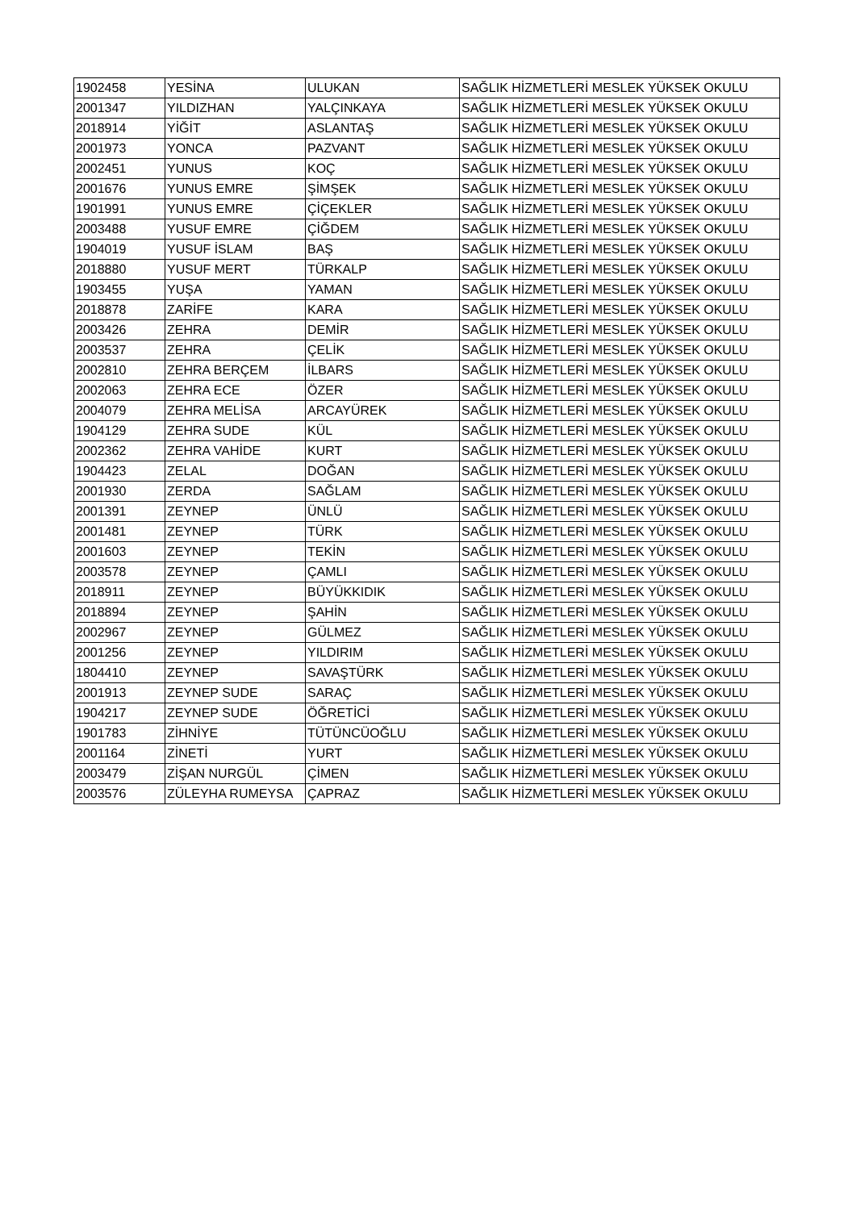| 1902458 | YESİNA | ULUKAN | SAĞLIK HİZMETLERİ MESLEK YÜKSEK OKULU |
| 2001347 | YILDIZHAN | YALÇINKAYA | SAĞLIK HİZMETLERİ MESLEK YÜKSEK OKULU |
| 2018914 | YİĞİT | ASLANTAŞ | SAĞLIK HİZMETLERİ MESLEK YÜKSEK OKULU |
| 2001973 | YONCA | PAZVANT | SAĞLIK HİZMETLERİ MESLEK YÜKSEK OKULU |
| 2002451 | YUNUS | KOÇ | SAĞLIK HİZMETLERİ MESLEK YÜKSEK OKULU |
| 2001676 | YUNUS EMRE | ŞİMŞEK | SAĞLIK HİZMETLERİ MESLEK YÜKSEK OKULU |
| 1901991 | YUNUS EMRE | ÇİÇEKLER | SAĞLIK HİZMETLERİ MESLEK YÜKSEK OKULU |
| 2003488 | YUSUF EMRE | ÇİĞDEM | SAĞLIK HİZMETLERİ MESLEK YÜKSEK OKULU |
| 1904019 | YUSUF İSLAM | BAŞ | SAĞLIK HİZMETLERİ MESLEK YÜKSEK OKULU |
| 2018880 | YUSUF MERT | TÜRKALP | SAĞLIK HİZMETLERİ MESLEK YÜKSEK OKULU |
| 1903455 | YUŞA | YAMAN | SAĞLIK HİZMETLERİ MESLEK YÜKSEK OKULU |
| 2018878 | ZARİFE | KARA | SAĞLIK HİZMETLERİ MESLEK YÜKSEK OKULU |
| 2003426 | ZEHRA | DEMİR | SAĞLIK HİZMETLERİ MESLEK YÜKSEK OKULU |
| 2003537 | ZEHRA | ÇELİK | SAĞLIK HİZMETLERİ MESLEK YÜKSEK OKULU |
| 2002810 | ZEHRA BERÇEM | İLBARS | SAĞLIK HİZMETLERİ MESLEK YÜKSEK OKULU |
| 2002063 | ZEHRA ECE | ÖZER | SAĞLIK HİZMETLERİ MESLEK YÜKSEK OKULU |
| 2004079 | ZEHRA MELİSA | ARCAYÜREK | SAĞLIK HİZMETLERİ MESLEK YÜKSEK OKULU |
| 1904129 | ZEHRA SUDE | KÜL | SAĞLIK HİZMETLERİ MESLEK YÜKSEK OKULU |
| 2002362 | ZEHRA VAHİDE | KURT | SAĞLIK HİZMETLERİ MESLEK YÜKSEK OKULU |
| 1904423 | ZELAL | DOĞAN | SAĞLIK HİZMETLERİ MESLEK YÜKSEK OKULU |
| 2001930 | ZERDA | SAĞLAM | SAĞLIK HİZMETLERİ MESLEK YÜKSEK OKULU |
| 2001391 | ZEYNEP | ÜNLÜ | SAĞLIK HİZMETLERİ MESLEK YÜKSEK OKULU |
| 2001481 | ZEYNEP | TÜRK | SAĞLIK HİZMETLERİ MESLEK YÜKSEK OKULU |
| 2001603 | ZEYNEP | TEKİN | SAĞLIK HİZMETLERİ MESLEK YÜKSEK OKULU |
| 2003578 | ZEYNEP | ÇAMLI | SAĞLIK HİZMETLERİ MESLEK YÜKSEK OKULU |
| 2018911 | ZEYNEP | BÜYÜKKIDIK | SAĞLIK HİZMETLERİ MESLEK YÜKSEK OKULU |
| 2018894 | ZEYNEP | ŞAHİN | SAĞLIK HİZMETLERİ MESLEK YÜKSEK OKULU |
| 2002967 | ZEYNEP | GÜLMEZ | SAĞLIK HİZMETLERİ MESLEK YÜKSEK OKULU |
| 2001256 | ZEYNEP | YILDIRIM | SAĞLIK HİZMETLERİ MESLEK YÜKSEK OKULU |
| 1804410 | ZEYNEP | SAVAŞTÜRK | SAĞLIK HİZMETLERİ MESLEK YÜKSEK OKULU |
| 2001913 | ZEYNEP SUDE | SARAÇ | SAĞLIK HİZMETLERİ MESLEK YÜKSEK OKULU |
| 1904217 | ZEYNEP SUDE | ÖĞRETİCİ | SAĞLIK HİZMETLERİ MESLEK YÜKSEK OKULU |
| 1901783 | ZİHNİYE | TÜTÜNCÜOĞLU | SAĞLIK HİZMETLERİ MESLEK YÜKSEK OKULU |
| 2001164 | ZİNETİ | YURT | SAĞLIK HİZMETLERİ MESLEK YÜKSEK OKULU |
| 2003479 | ZİŞAN NURGÜL | ÇİMEN | SAĞLIK HİZMETLERİ MESLEK YÜKSEK OKULU |
| 2003576 | ZÜLEYHA RUMEYSA | ÇAPRAZ | SAĞLIK HİZMETLERİ MESLEK YÜKSEK OKULU |